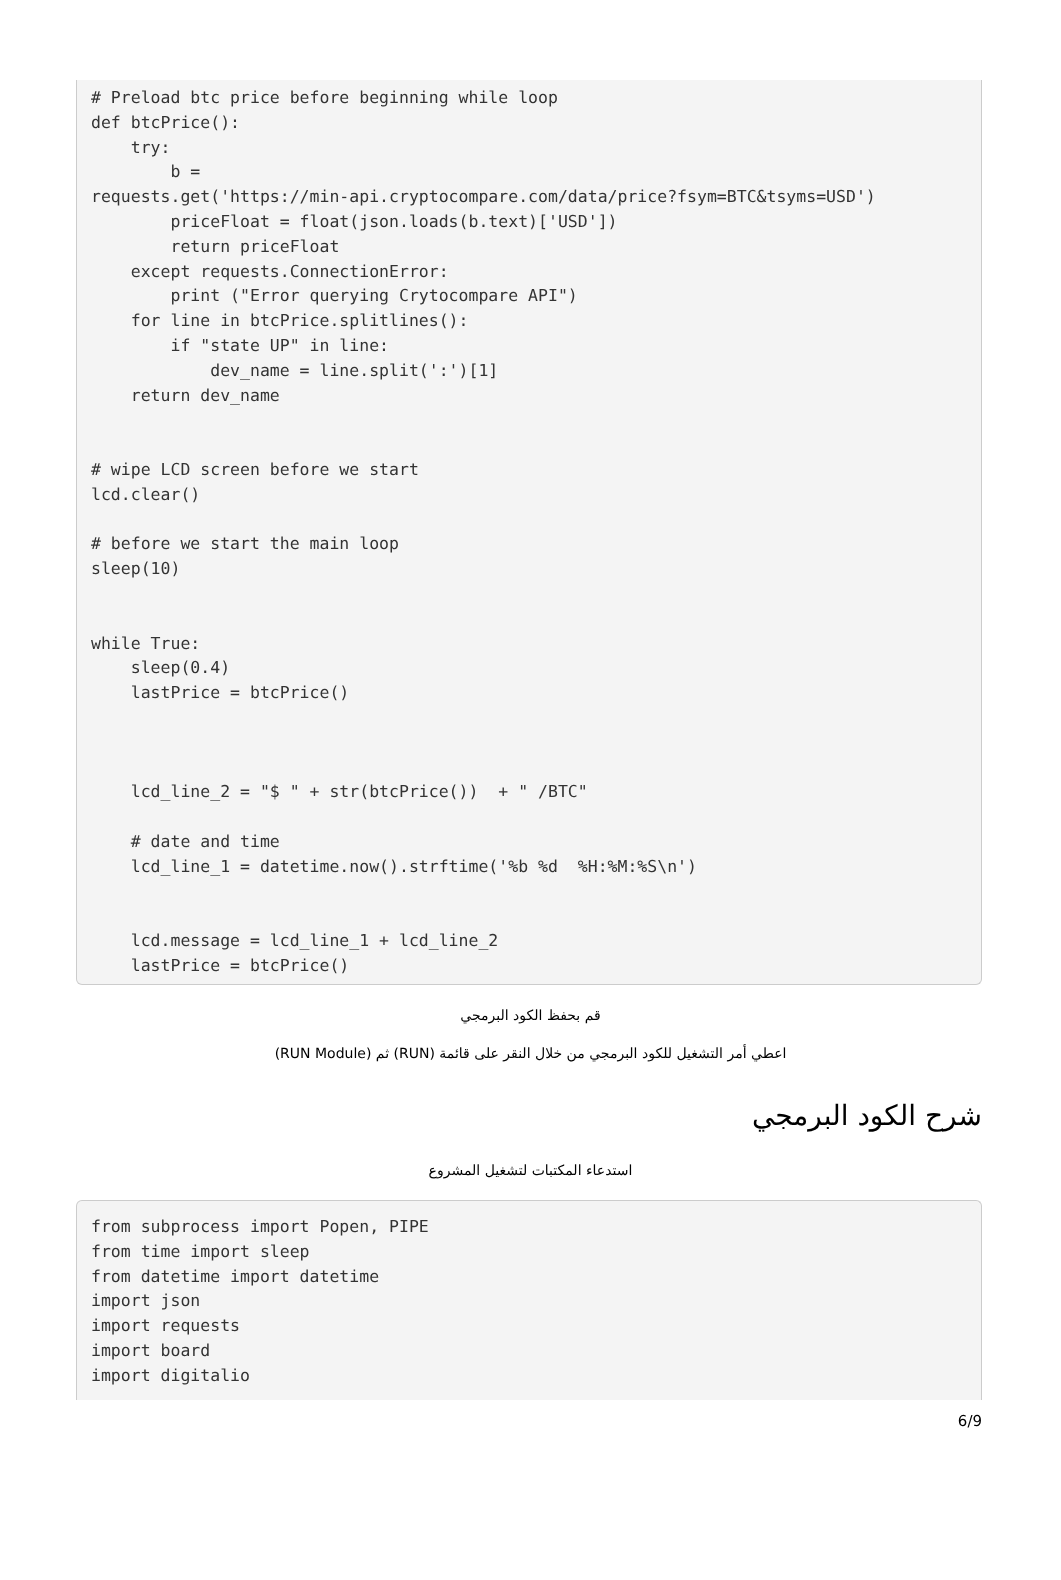# Preload btc price before beginning while loop def btcPrice(): try: b = requests.get('https://min-api.cryptocompare.com/data/price?fsym=BTC&tsyms=USD') priceFloat = float(json.loads(b.text)['USD']) return priceFloat except requests.ConnectionError: print ("Error querying Crytocompare API") for line in btcPrice.splitlines(): if "state UP" in line: dev_name = line.split(':')[1] return dev_name # wipe LCD screen before we start lcd.clear() # before we start the main loop sleep(10) while True: sleep(0.4) lastPrice = btcPrice() lcd_line_2 = "$ " + str(btcPrice()) + " /BTC" # date and time lcd_line_1 = datetime.now().strftime('%b %d %H:%M:%S\n') lcd.message = lcd_line_1 + lcd_line_2 lastPrice = btcPrice()
قم بحفظ الكود البرمجي
اعطي أمر التشغيل للكود البرمجي من خلال النقر على قائمة (RUN) ثم (RUN Module)
شرح الكود البرمجي
استدعاء المكتبات لتشغيل المشروع
from subprocess import Popen, PIPE from time import sleep from datetime import datetime import json import requests import board import digitalio
6/9